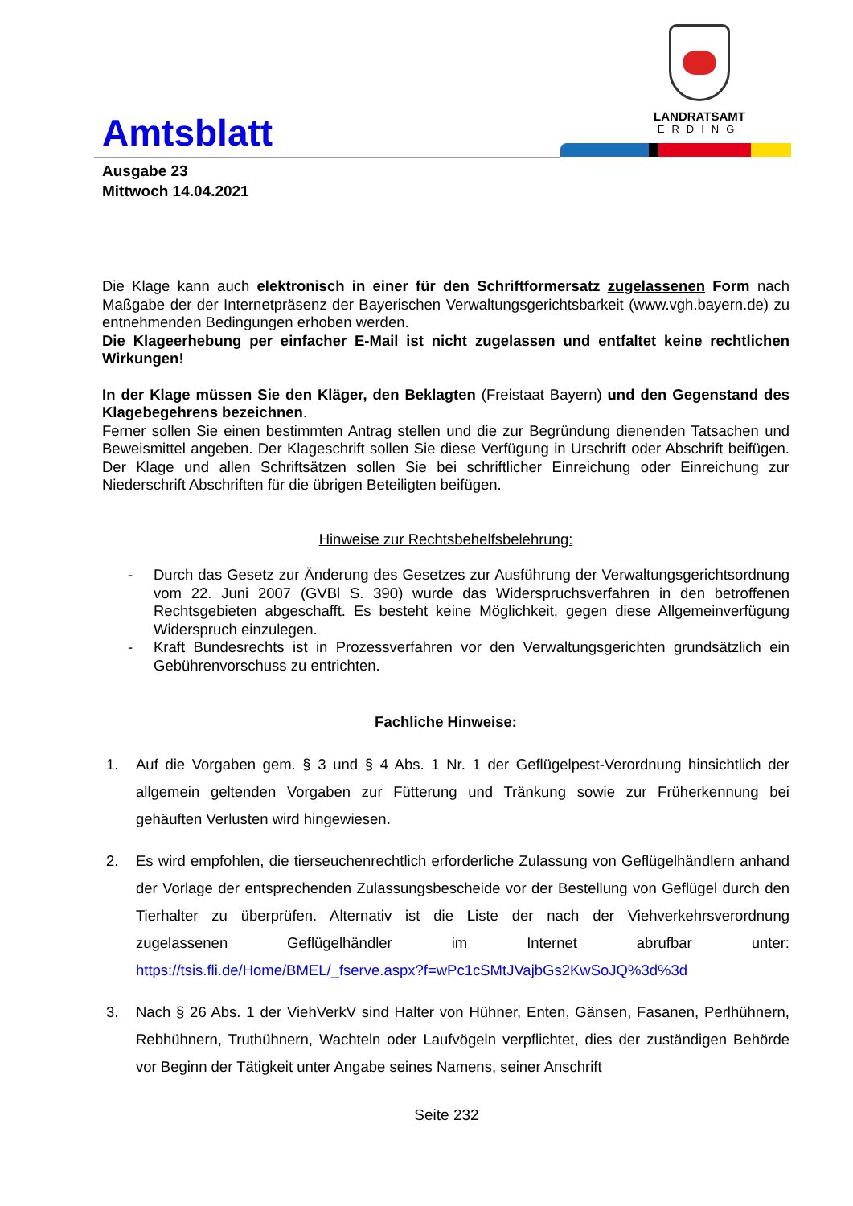Amtsblatt
LANDRATSAMT
ERDING
Ausgabe 23
Mittwoch 14.04.2021
Die Klage kann auch elektronisch in einer für den Schriftformersatz zugelassenen Form nach Maßgabe der der Internetpräsenz der Bayerischen Verwaltungsgerichtsbarkeit (www.vgh.bayern.de) zu entnehmenden Bedingungen erhoben werden.
Die Klageerhebung per einfacher E-Mail ist nicht zugelassen und entfaltet keine rechtlichen Wirkungen!
In der Klage müssen Sie den Kläger, den Beklagten (Freistaat Bayern) und den Gegenstand des Klagebegehrens bezeichnen.
Ferner sollen Sie einen bestimmten Antrag stellen und die zur Begründung dienenden Tatsachen und Beweismittel angeben. Der Klageschrift sollen Sie diese Verfügung in Urschrift oder Abschrift beifügen. Der Klage und allen Schriftsätzen sollen Sie bei schriftlicher Einreichung oder Einreichung zur Niederschrift Abschriften für die übrigen Beteiligten beifügen.
Hinweise zur Rechtsbehelfsbelehrung:
- Durch das Gesetz zur Änderung des Gesetzes zur Ausführung der Verwaltungsgerichtsordnung vom 22. Juni 2007 (GVBl S. 390) wurde das Widerspruchsverfahren in den betroffenen Rechtsgebieten abgeschafft. Es besteht keine Möglichkeit, gegen diese Allgemeinverfügung Widerspruch einzulegen.
- Kraft Bundesrechts ist in Prozessverfahren vor den Verwaltungsgerichten grundsätzlich ein Gebührenvorschuss zu entrichten.
Fachliche Hinweise:
1. Auf die Vorgaben gem. § 3 und § 4 Abs. 1 Nr. 1 der Geflügelpest-Verordnung hinsichtlich der allgemein geltenden Vorgaben zur Fütterung und Tränkung sowie zur Früherkennung bei gehäuften Verlusten wird hingewiesen.
2. Es wird empfohlen, die tierseuchenrechtlich erforderliche Zulassung von Geflügelhändlern anhand der Vorlage der entsprechenden Zulassungsbescheide vor der Bestellung von Geflügel durch den Tierhalter zu überprüfen. Alternativ ist die Liste der nach der Viehverkehrsverordnung zugelassenen Geflügelhändler im Internet abrufbar unter: https://tsis.fli.de/Home/BMEL/_fserve.aspx?f=wPc1cSMtJVajbGs2KwSoJQ%3d%3d
3. Nach § 26 Abs. 1 der ViehVerkV sind Halter von Hühner, Enten, Gänsen, Fasanen, Perlhühnern, Rebhühnern, Truthühnern, Wachteln oder Laufvögeln verpflichtet, dies der zuständigen Behörde vor Beginn der Tätigkeit unter Angabe seines Namens, seiner Anschrift
Seite 232